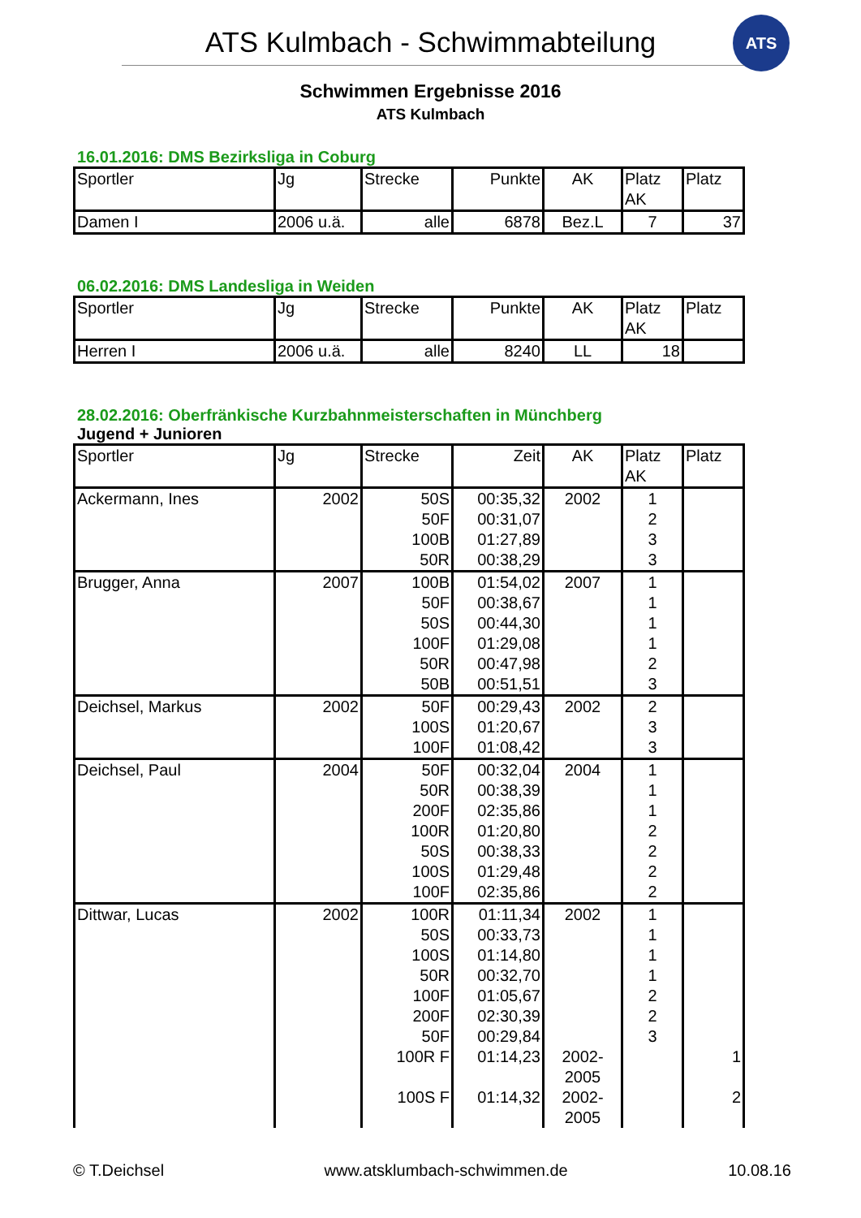ATS Kulmbach - Schwimmabteilung
ATS
Schwimmen Ergebnisse 2016
ATS Kulmbach
16.01.2016: DMS Bezirksliga in Coburg
| Sportler | Jg | Strecke | Punkte | AK | Platz AK | Platz |
| --- | --- | --- | --- | --- | --- | --- |
| Damen I | 2006 u.ä. | alle | 6878 | Bez.L | 7 | 37 |
06.02.2016: DMS Landesliga in Weiden
| Sportler | Jg | Strecke | Punkte | AK | Platz AK | Platz |
| --- | --- | --- | --- | --- | --- | --- |
| Herren I | 2006 u.ä. | alle | 8240 | LL | 18 | |
28.02.2016: Oberfränkische Kurzbahnmeisterschaften in Münchberg
Jugend + Junioren
| Sportler | Jg | Strecke | Zeit | AK | Platz AK | Platz |
| --- | --- | --- | --- | --- | --- | --- |
| Ackermann, Ines | 2002 | 50S | 00:35,32 | 2002 | 1 | |
| | | 50F | 00:31,07 | | 2 | |
| | | 100B | 01:27,89 | | 3 | |
| | | 50R | 00:38,29 | | 3 | |
| Brugger, Anna | 2007 | 100B | 01:54,02 | 2007 | 1 | |
| | | 50F | 00:38,67 | | 1 | |
| | | 50S | 00:44,30 | | 1 | |
| | | 100F | 01:29,08 | | 1 | |
| | | 50R | 00:47,98 | | 2 | |
| | | 50B | 00:51,51 | | 3 | |
| Deichsel, Markus | 2002 | 50F | 00:29,43 | 2002 | 2 | |
| | | 100S | 01:20,67 | | 3 | |
| | | 100F | 01:08,42 | | 3 | |
| Deichsel, Paul | 2004 | 50F | 00:32,04 | 2004 | 1 | |
| | | 50R | 00:38,39 | | 1 | |
| | | 200F | 02:35,86 | | 1 | |
| | | 100R | 01:20,80 | | 2 | |
| | | 50S | 00:38,33 | | 2 | |
| | | 100S | 01:29,48 | | 2 | |
| | | 100F | 02:35,86 | | 2 | |
| Dittwar, Lucas | 2002 | 100R | 01:11,34 | 2002 | 1 | |
| | | 50S | 00:33,73 | | 1 | |
| | | 100S | 01:14,80 | | 1 | |
| | | 50R | 00:32,70 | | 1 | |
| | | 100F | 01:05,67 | | 2 | |
| | | 200F | 02:30,39 | | 2 | |
| | | 50F | 00:29,84 | | 3 | |
| | | 100R F | 01:14,23 | 2002- 2005 | | 1 |
| | | 100S F | 01:14,32 | 2002- 2005 | | 2 |
© T.Deichsel www.atsklumbach-schwimmen.de 10.08.16